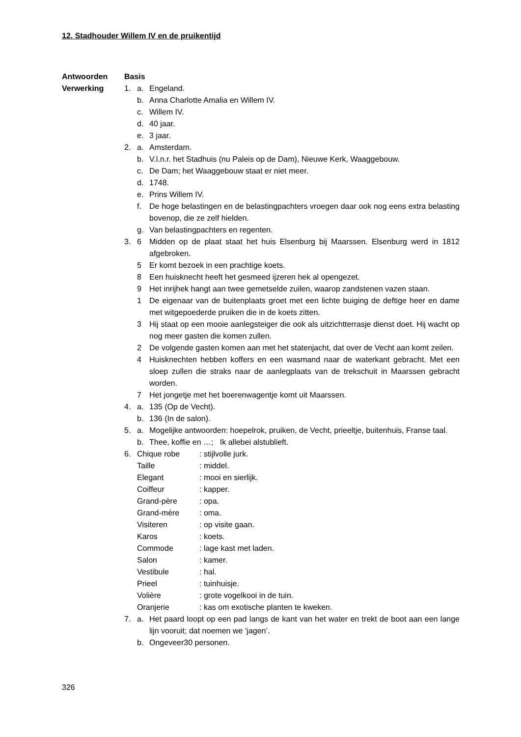12. Stadhouder Willem IV en de pruikentijd
Antwoorden
Verwerking
Basis
1. a. Engeland.
b. Anna Charlotte Amalia en Willem IV.
c. Willem IV.
d. 40 jaar.
e. 3 jaar.
2. a. Amsterdam.
b. V.l.n.r. het Stadhuis (nu Paleis op de Dam), Nieuwe Kerk, Waaggebouw.
c. De Dam; het Waaggebouw staat er niet meer.
d. 1748.
e. Prins Willem IV.
f. De hoge belastingen en de belastingpachters vroegen daar ook nog eens extra belasting bovenop, die ze zelf hielden.
g. Van belastingpachters en regenten.
3. 6 Midden op de plaat staat het huis Elsenburg bij Maarssen. Elsenburg werd in 1812 afgebroken.
5 Er komt bezoek in een prachtige koets.
8 Een huisknecht heeft het gesmeed ijzeren hek al opengezet.
9 Het inrijhek hangt aan twee gemetselde zuilen, waarop zandstenen vazen staan.
1 De eigenaar van de buitenplaats groet met een lichte buiging de deftige heer en dame met witgepoederde pruiken die in de koets zitten.
3 Hij staat op een mooie aanlegsteiger die ook als uitzichtterrasje dienst doet. Hij wacht op nog meer gasten die komen zullen.
2 De volgende gasten komen aan met het statenjacht, dat over de Vecht aan komt zeilen.
4 Huisknechten hebben koffers en een wasmand naar de waterkant gebracht. Met een sloep zullen die straks naar de aanlegplaats van de trekschuit in Maarssen gebracht worden.
7 Het jongetje met het boerenwagentje komt uit Maarssen.
4. a. 135 (Op de Vecht).
b. 136 (In de salon).
5. a. Mogelijke antwoorden: hoepelrok, pruiken, de Vecht, prieeltje, buitenhuis, Franse taal.
b. Thee, koffie en …; Ik allebei alstublieft.
6. Chique robe: stijlvolle jurk.
Taille: middel.
Elegant: mooi en sierlijk.
Coiffeur: kapper.
Grand-père: opa.
Grand-mère: oma.
Visiteren: op visite gaan.
Karos: koets.
Commode: lage kast met laden.
Salon: kamer.
Vestibule: hal.
Prieel: tuinhuisje.
Volière: grote vogelkooi in de tuin.
Oranjerie: kas om exotische planten te kweken.
7. a. Het paard loopt op een pad langs de kant van het water en trekt de boot aan een lange lijn vooruit; dat noemen we ‘jagen’.
b. Ongeveer30 personen.
326